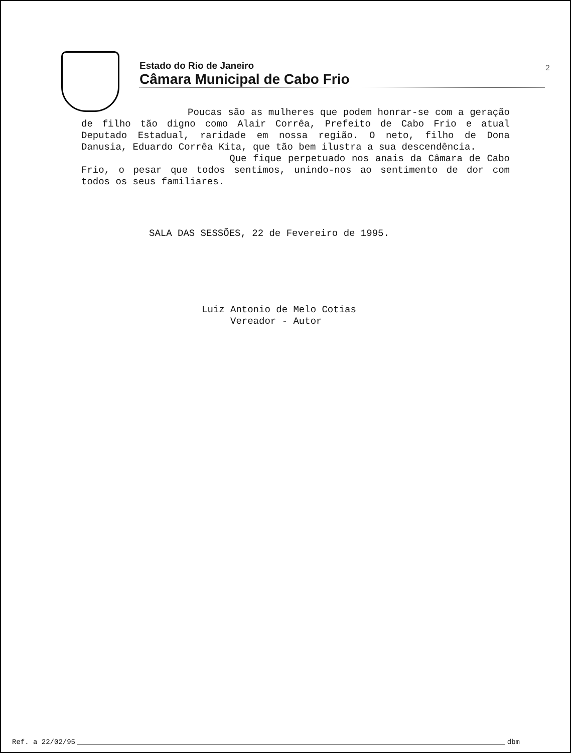Estado do Rio de Janeiro
Câmara Municipal de Cabo Frio
2
Poucas são as mulheres que podem honrar-se com a geração de filho tão digno como Alair Corrêa, Prefeito de Cabo Frio e atual Deputado Estadual, raridade em nossa região. O neto, filho de Dona Danusia, Eduardo Corrêa Kita, que tão bem ilustra a sua descendência.
Que fique perpetuado nos anais da Câmara de Cabo Frio, o pesar que todos sentimos, unindo-nos ao sentimento de dor com todos os seus familiares.
SALA DAS SESSÕES, 22 de Fevereiro de 1995.
Luiz Antonio de Melo Cotias
Vereador - Autor
Ref. a 22/02/95 dbm